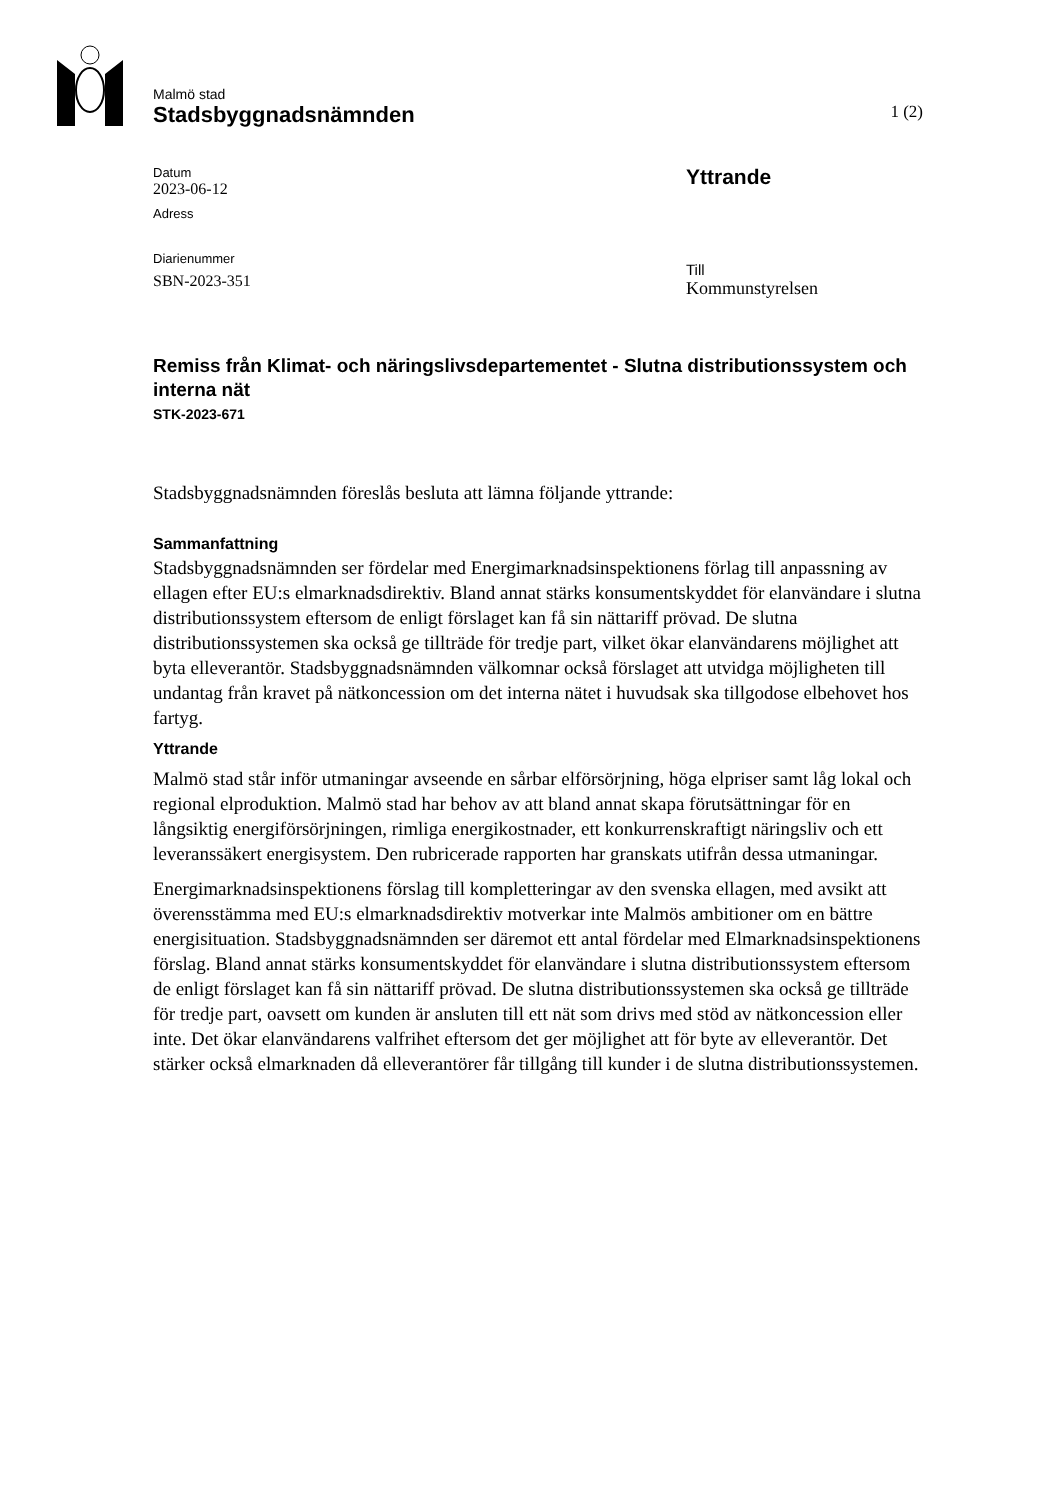Malmö stad
Stadsbyggnadsnämnden
1 (2)
Datum
2023-06-12
Adress
Diarienummer
SBN-2023-351
Yttrande
Till
Kommunstyrelsen
Remiss från Klimat- och näringslivsdepartementet - Slutna distributionssystem och interna nät
STK-2023-671
Stadsbyggnadsnämnden föreslås besluta att lämna följande yttrande:
Sammanfattning
Stadsbyggnadsnämnden ser fördelar med Energimarknadsinspektionens förlag till anpassning av ellagen efter EU:s elmarknadsdirektiv. Bland annat stärks konsumentskyddet för elanvändare i slutna distributionssystem eftersom de enligt förslaget kan få sin nättariff prövad. De slutna distributionssystemen ska också ge tillträde för tredje part, vilket ökar elanvändarens möjlighet att byta elleverantör. Stadsbyggnadsnämnden välkomnar också förslaget att utvidga möjligheten till undantag från kravet på nätkoncession om det interna nätet i huvudsak ska tillgodose elbehovet hos fartyg.
Yttrande
Malmö stad står inför utmaningar avseende en sårbar elförsörjning, höga elpriser samt låg lokal och regional elproduktion. Malmö stad har behov av att bland annat skapa förutsättningar för en långsiktig energiförsörjningen, rimliga energikostnader, ett konkurrenskraftigt näringsliv och ett leveranssäkert energisystem. Den rubricerade rapporten har granskats utifrån dessa utmaningar.
Energimarknadsinspektionens förslag till kompletteringar av den svenska ellagen, med avsikt att överensstämma med EU:s elmarknadsdirektiv motverkar inte Malmös ambitioner om en bättre energisituation. Stadsbyggnadsnämnden ser däremot ett antal fördelar med Elmarknadsinspektionens förslag. Bland annat stärks konsumentskyddet för elanvändare i slutna distributionssystem eftersom de enligt förslaget kan få sin nättariff prövad. De slutna distributionssystemen ska också ge tillträde för tredje part, oavsett om kunden är ansluten till ett nät som drivs med stöd av nätkoncession eller inte. Det ökar elanvändarens valfrihet eftersom det ger möjlighet att för byte av elleverantör. Det stärker också elmarknaden då elleverantörer får tillgång till kunder i de slutna distributionssystemen.